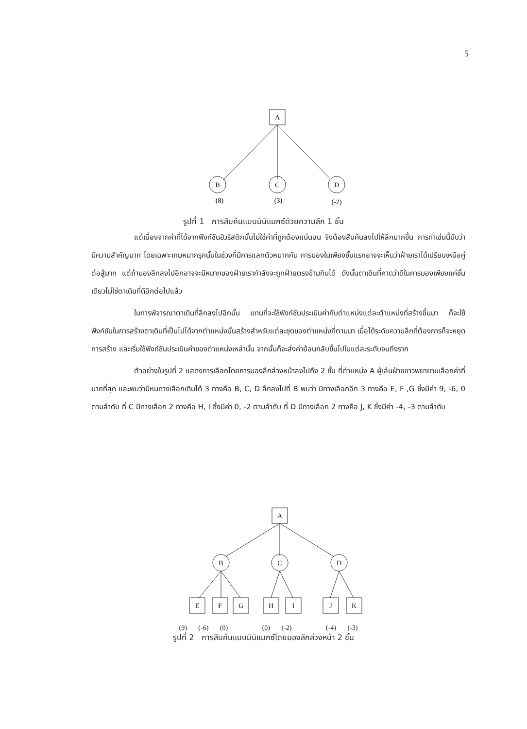5
A
B
C
D
(8)
(3)
(-2)
รูปที่ 1 การสืบค้นแบบมินิแมกซ์ด้วยความลึก 1 ชั้น
แต่เนื่องจากค่าที่ได้จากฟังก์ชันฮิวริสติกนั้นไม่ใช่ค่าที่ถูกต้องแน่นอน จึงต้องสืบค้นลงไปให้ลึกมากขึ้น การทำเช่นนี้นับว่ามีความสำคัญมาก โดยเฉพาะเกมหมากรุกนั้นในช่วงที่มีการแลกตัวหมากกัน การมองในเพียงชั้นแรกอาจจะเห็นว่าฝ่ายเราได้เปรียบเหนือคู่ต่อสู้มาก แต่ถ้ามองลึกลงไปอีกอาจจะมีหมากของฝ่ายเรากำลังจะถูกฝ่ายตรงข้ามกินได้ ดังนั้นตาเดินที่คาดว่าดีในการมองเพียงแค่ชั้นเดียวไม่ใช่ตาเดินที่ดีอีกต่อไปแล้ว
ในการพิจารณาตาเดินที่ลึกลงไปอีกนั้น แทนที่จะใช้ฟังก์ชันประเมินค่ากับตำแหน่งแต่ละตำแหน่งที่สร้างขึ้นมา ก็จะใช้ฟังก์ชันในการสร้างตาเดินที่เป็นไปได้จากตำแหน่งนั้นสร้างสำหรับแต่ละชุดของตำแหน่งที่ตามมา เมื่อได้ระดับความลึกที่ต้องการก็จะหยุดการสร้าง และเริ่มใช้ฟังก์ชันประเมินค่าของตำแหน่งเหล่านั้น จากนั้นก็จะส่งค่าย้อนกลับขึ้นไปในแต่ละระดับจนถึงราก
ตัวอย่างในรูปที่ 2 แสดงการเลือกโดยการมองลึกล่วงหน้าลงไปถึง 2 ชั้น ที่ตำแหน่ง A ผู้เล่นฝ่ายขาวพยายามเลือกค่าที่มากที่สุด และพบว่ามีหนทางเลือกเดินได้ 3 ทางคือ B, C, D ลึกลงไปที่ B พบว่า มีทางเลือกอีก 3 ทางคือ E, F ,G ซึ่งมีค่า 9, -6, 0 ตามลำดับ ที่ C มีทางเลือก 2 ทางคือ H, I ซึ่งมีค่า 0, -2 ตามลำดับ ที่ D มีทางเลือก 2 ทางคือ J, K ซึ่งมีค่า -4, -3 ตามลำดับ
A
B
C
D
E
F
G
H
I
J
K
(9) (-6) (0) (0) (-2) (-4) (-3)
รูปที่ 2 การสืบค้นแบบมินิแมกซ์โดยมองลึกล่วงหน้า 2 ชั้น